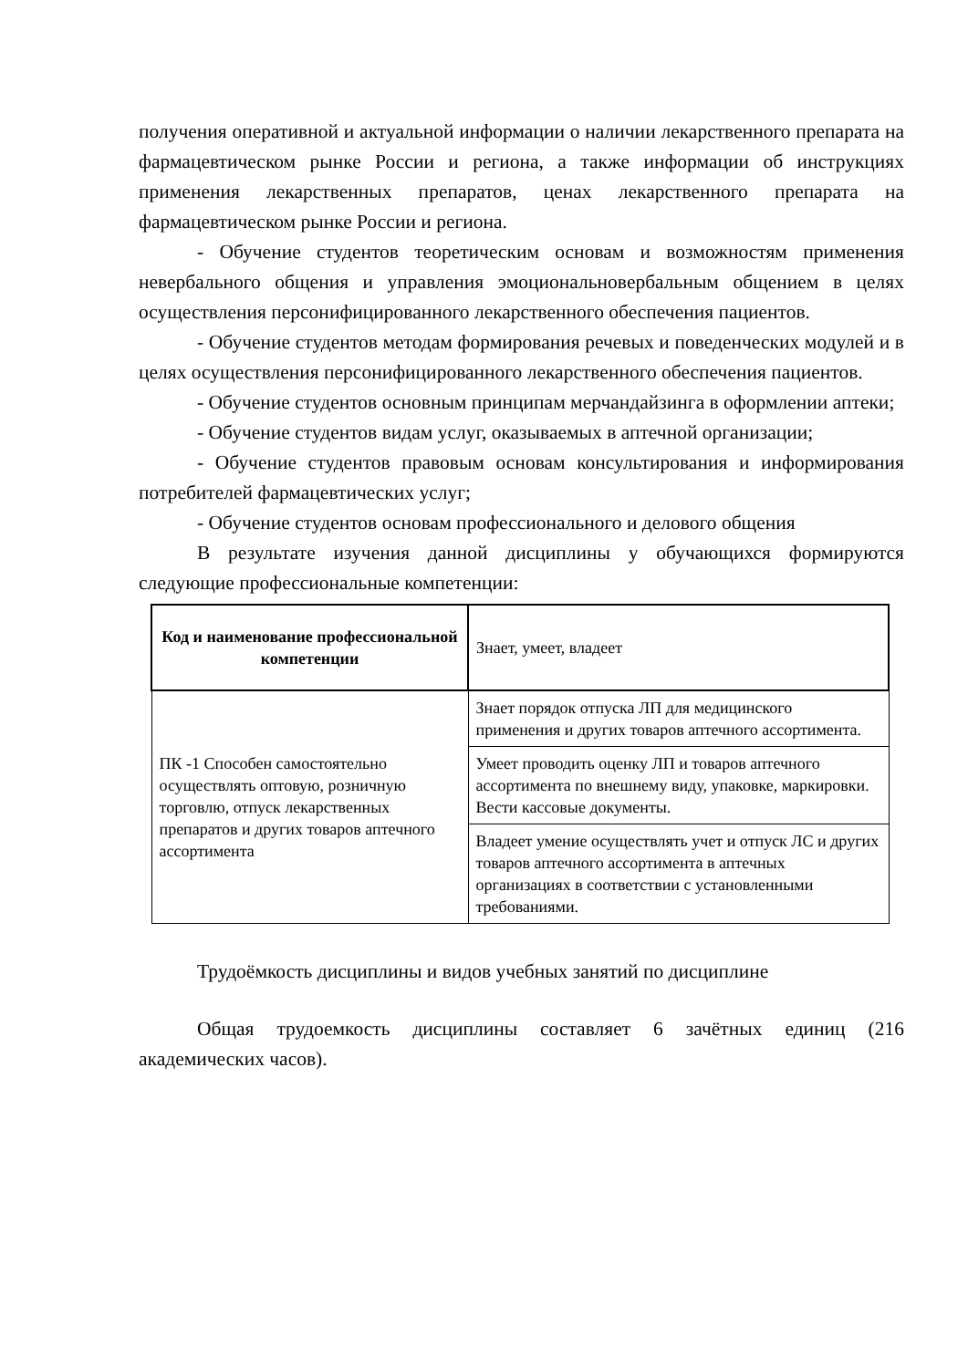получения оперативной и актуальной информации о наличии лекарственного препарата на фармацевтическом рынке России и региона, а также информации об инструкциях применения лекарственных препаратов, ценах лекарственного препарата на фармацевтическом рынке России и региона.
- Обучение студентов теоретическим основам и возможностям применения невербального общения и управления эмоциональновербальным общением в целях осуществления персонифицированного лекарственного обеспечения пациентов.
- Обучение студентов методам формирования речевых и поведенческих модулей и в целях осуществления персонифицированного лекарственного обеспечения пациентов.
- Обучение студентов основным принципам мерчандайзинга в оформлении аптеки;
- Обучение студентов видам услуг, оказываемых в аптечной организации;
- Обучение студентов правовым основам консультирования и информирования потребителей фармацевтических услуг;
- Обучение студентов основам профессионального и делового общения
В результате изучения данной дисциплины у обучающихся формируются следующие профессиональные компетенции:
| Код и наименование профессиональной компетенции | Знает, умеет, владеет |
| --- | --- |
| ПК -1 Способен самостоятельно осуществлять оптовую, розничную торговлю, отпуск лекарственных препаратов и других товаров аптечного ассортимента | Знает порядок отпуска ЛП для медицинского применения и других товаров аптечного ассортимента. |
| | Умеет проводить оценку ЛП и товаров аптечного ассортимента по внешнему виду, упаковке, маркировки. Вести кассовые документы. |
| | Владеет умение осуществлять учет и отпуск ЛС и других товаров аптечного ассортимента в аптечных организациях в соответствии с установленными требованиями. |
Трудоёмкость дисциплины и видов учебных занятий по дисциплине
Общая трудоемкость дисциплины составляет 6 зачётных единиц (216 академических часов).